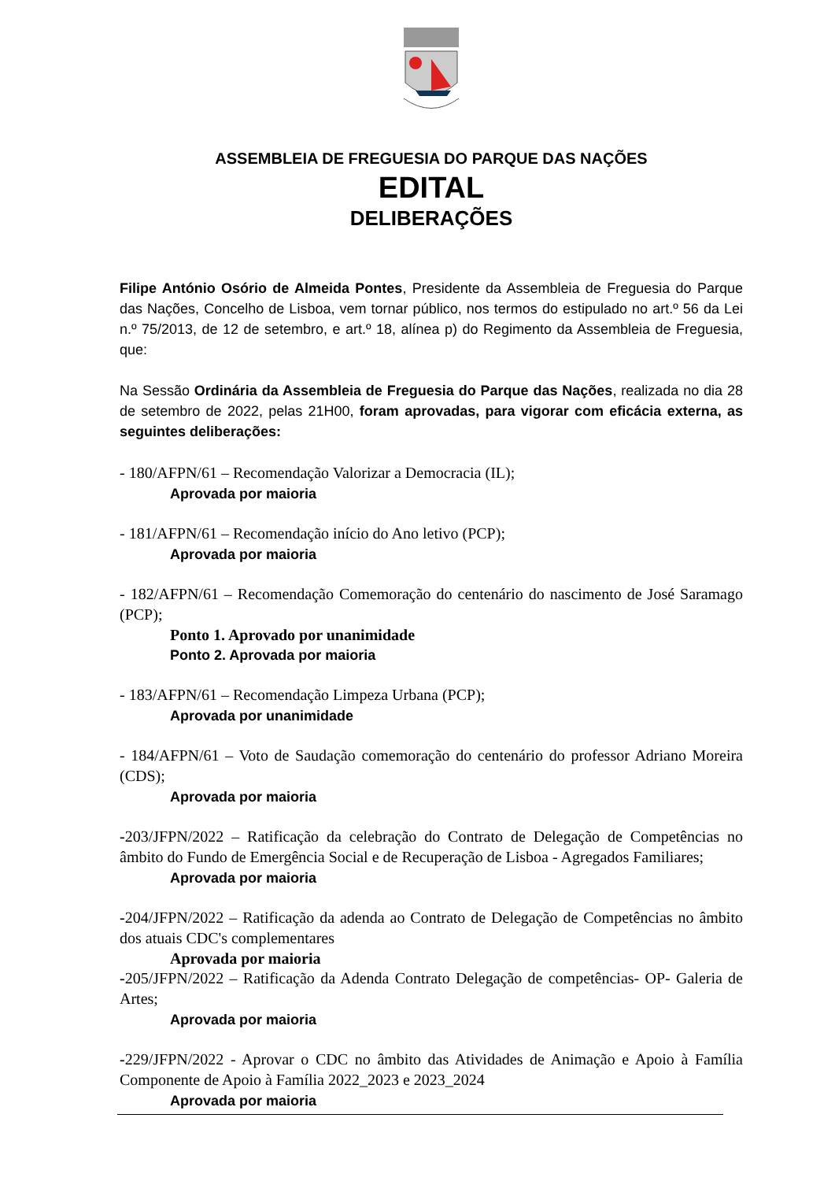ASSEMBLEIA DE FREGUESIA DO PARQUE DAS NAÇÕES
EDITAL
DELIBERAÇÕES
Filipe António Osório de Almeida Pontes, Presidente da Assembleia de Freguesia do Parque das Nações, Concelho de Lisboa, vem tornar público, nos termos do estipulado no art.º 56 da Lei n.º 75/2013, de 12 de setembro, e art.º 18, alínea p) do Regimento da Assembleia de Freguesia, que:
Na Sessão Ordinária da Assembleia de Freguesia do Parque das Nações, realizada no dia 28 de setembro de 2022, pelas 21H00, foram aprovadas, para vigorar com eficácia externa, as seguintes deliberações:
- 180/AFPN/61 – Recomendação Valorizar a Democracia (IL);
Aprovada por maioria
- 181/AFPN/61 – Recomendação início do Ano letivo (PCP);
Aprovada por maioria
- 182/AFPN/61 – Recomendação Comemoração do centenário do nascimento de José Saramago (PCP);
Ponto 1. Aprovado por unanimidade
Ponto 2. Aprovada por maioria
- 183/AFPN/61 – Recomendação Limpeza Urbana (PCP);
Aprovada por unanimidade
- 184/AFPN/61 – Voto de Saudação comemoração do centenário do professor Adriano Moreira (CDS);
Aprovada por maioria
-203/JFPN/2022 – Ratificação da celebração do Contrato de Delegação de Competências no âmbito do Fundo de Emergência Social e de Recuperação de Lisboa - Agregados Familiares;
Aprovada por maioria
-204/JFPN/2022 – Ratificação da adenda ao Contrato de Delegação de Competências no âmbito dos atuais CDC's complementares
Aprovada por maioria
-205/JFPN/2022 – Ratificação da Adenda Contrato Delegação de competências- OP- Galeria de Artes;
Aprovada por maioria
-229/JFPN/2022 - Aprovar o CDC no âmbito das Atividades de Animação e Apoio à Família Componente de Apoio à Família 2022_2023 e 2023_2024
Aprovada por maioria